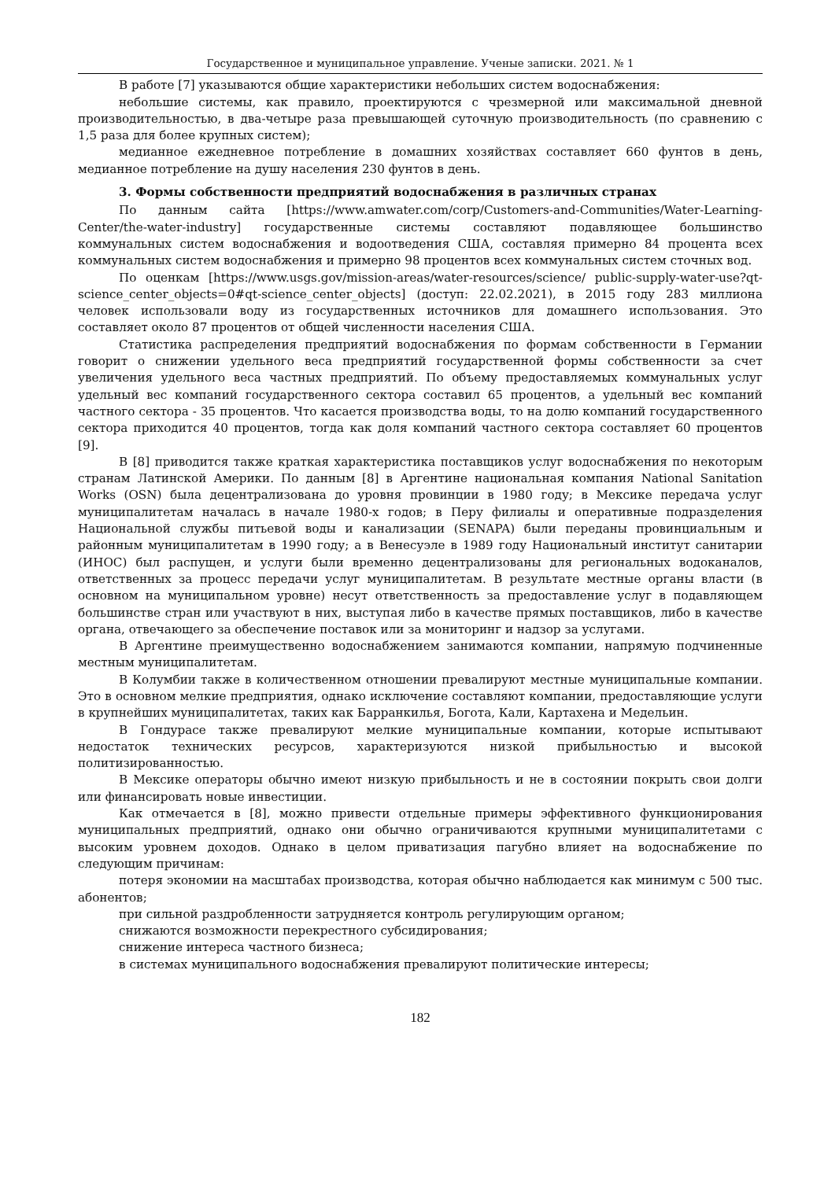Государственное и муниципальное управление. Ученые записки. 2021. № 1
В работе [7] указываются общие характеристики небольших систем водоснабжения:
небольшие системы, как правило, проектируются с чрезмерной или максимальной дневной производительностью, в два-четыре раза превышающей суточную производительность (по сравнению с 1,5 раза для более крупных систем);
медианное ежедневное потребление в домашних хозяйствах составляет 660 фунтов в день, медианное потребление на душу населения 230 фунтов в день.
3. Формы собственности предприятий водоснабжения в различных странах
По данным сайта [https://www.amwater.com/corp/Customers-and-Communities/Water-Learning-Center/the-water-industry] государственные системы составляют подавляющее большинство коммунальных систем водоснабжения и водоотведения США, составляя примерно 84 процента всех коммунальных систем водоснабжения и примерно 98 процентов всех коммунальных систем сточных вод.
По оценкам [https://www.usgs.gov/mission-areas/water-resources/science/ public-supply-water-use?qt-science_center_objects=0#qt-science_center_objects] (доступ: 22.02.2021), в 2015 году 283 миллиона человек использовали воду из государственных источников для домашнего использования. Это составляет около 87 процентов от общей численности населения США.
Статистика распределения предприятий водоснабжения по формам собственности в Германии говорит о снижении удельного веса предприятий государственной формы собственности за счет увеличения удельного веса частных предприятий. По объему предоставляемых коммунальных услуг удельный вес компаний государственного сектора составил 65 процентов, а удельный вес компаний частного сектора - 35 процентов. Что касается производства воды, то на долю компаний государственного сектора приходится 40 процентов, тогда как доля компаний частного сектора составляет 60 процентов [9].
В [8] приводится также краткая характеристика поставщиков услуг водоснабжения по некоторым странам Латинской Америки. По данным [8] в Аргентине национальная компания National Sanitation Works (OSN) была децентрализована до уровня провинции в 1980 году; в Мексике передача услуг муниципалитетам началась в начале 1980-х годов; в Перу филиалы и оперативные подразделения Национальной службы питьевой воды и канализации (SENAPA) были переданы провинциальным и районным муниципалитетам в 1990 году; а в Венесуэле в 1989 году Национальный институт санитарии (ИНОС) был распущен, и услуги были временно децентрализованы для региональных водоканалов, ответственных за процесс передачи услуг муниципалитетам. В результате местные органы власти (в основном на муниципальном уровне) несут ответственность за предоставление услуг в подавляющем большинстве стран или участвуют в них, выступая либо в качестве прямых поставщиков, либо в качестве органа, отвечающего за обеспечение поставок или за мониторинг и надзор за услугами.
В Аргентине преимущественно водоснабжением занимаются компании, напрямую подчиненные местным муниципалитетам.
В Колумбии также в количественном отношении превалируют местные муниципальные компании. Это в основном мелкие предприятия, однако исключение составляют компании, предоставляющие услуги в крупнейших муниципалитетах, таких как Барранкилья, Богота, Кали, Картахена и Медельин.
В Гондурасе также превалируют мелкие муниципальные компании, которые испытывают недостаток технических ресурсов, характеризуются низкой прибыльностью и высокой политизированностью.
В Мексике операторы обычно имеют низкую прибыльность и не в состоянии покрыть свои долги или финансировать новые инвестиции.
Как отмечается в [8], можно привести отдельные примеры эффективного функционирования муниципальных предприятий, однако они обычно ограничиваются крупными муниципалитетами с высоким уровнем доходов. Однако в целом приватизация пагубно влияет на водоснабжение по следующим причинам:
потеря экономии на масштабах производства, которая обычно наблюдается как минимум с 500 тыс. абонентов;
при сильной раздробленности затрудняется контроль регулирующим органом;
снижаются возможности перекрестного субсидирования;
снижение интереса частного бизнеса;
в системах муниципального водоснабжения превалируют политические интересы;
182